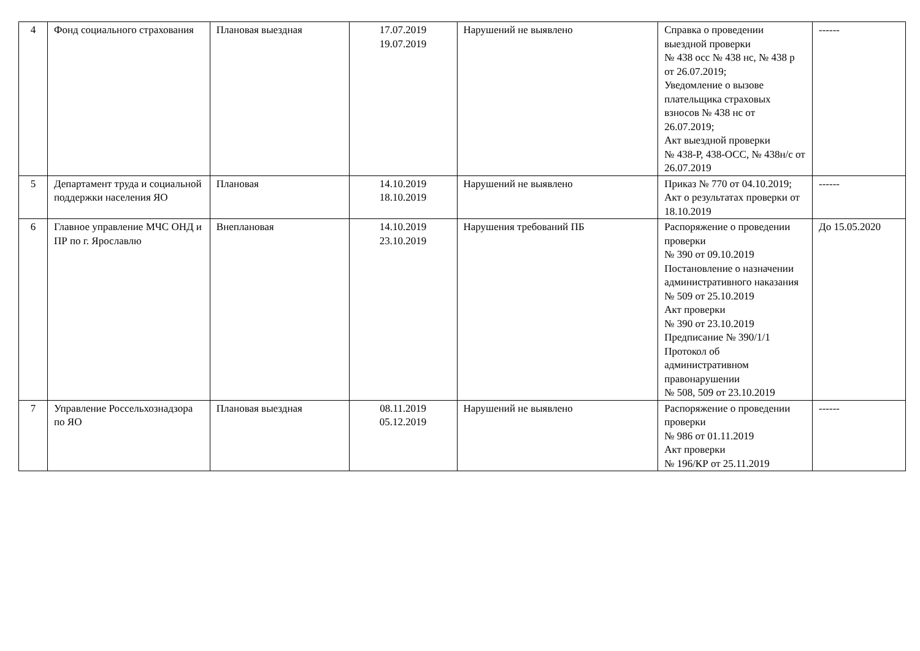| 4 | Фонд социального страхования | Плановая выездная | 17.07.2019 19.07.2019 | Нарушений не выявлено | Справка о проведении выездной проверки № 438 осс № 438 нс, № 438 р от 26.07.2019; Уведомление о вызове плательщика страховых взносов № 438 нс от 26.07.2019; Акт выездной проверки № 438-Р, 438-ОСС, № 438н/с от 26.07.2019 | ------ |
| 5 | Департамент труда и социальной поддержки населения ЯО | Плановая | 14.10.2019 18.10.2019 | Нарушений не выявлено | Приказ № 770 от 04.10.2019; Акт о результатах проверки от 18.10.2019 | ------ |
| 6 | Главное управление МЧС ОНД и ПР по г. Ярославлю | Внеплановая | 14.10.2019 23.10.2019 | Нарушения требований ПБ | Распоряжение о проведении проверки № 390 от 09.10.2019 Постановление о назначении административного наказания № 509 от 25.10.2019 Акт проверки № 390 от 23.10.2019 Предписание № 390/1/1 Протокол об административном правонарушении № 508, 509 от 23.10.2019 | До 15.05.2020 |
| 7 | Управление Россельхознадзора по ЯО | Плановая выездная | 08.11.2019 05.12.2019 | Нарушений не выявлено | Распоряжение о проведении проверки № 986 от 01.11.2019 Акт проверки № 196/КР от 25.11.2019 | ------ |